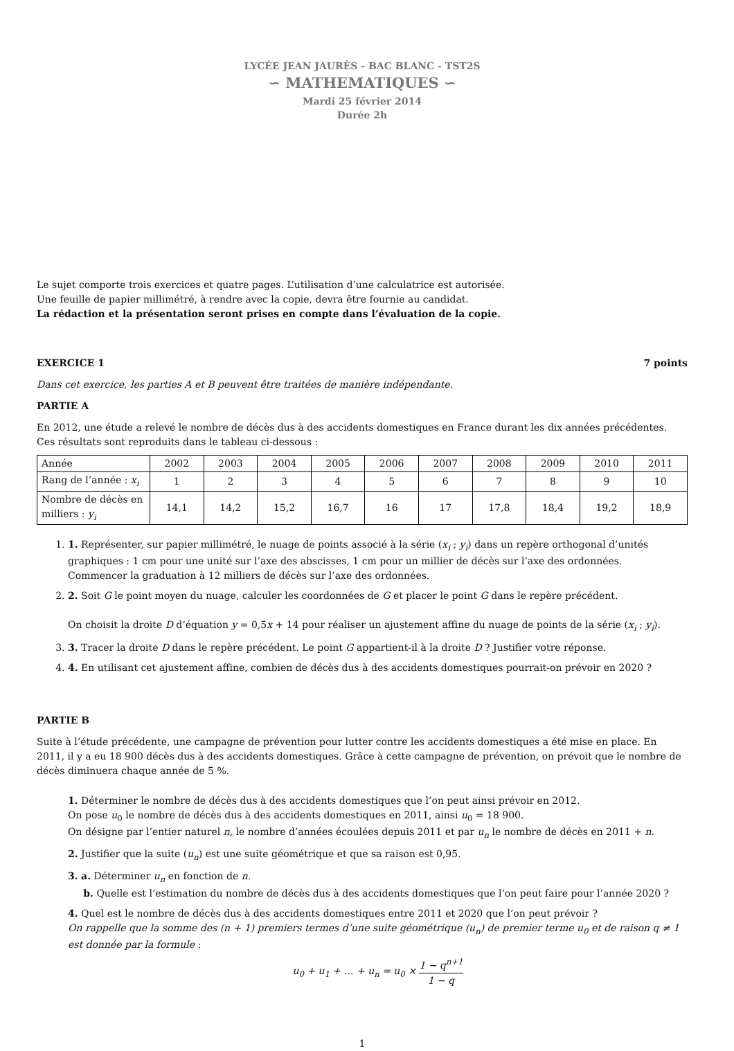LYCÉE JEAN JAURÈS - BAC BLANC - TST2S
∽ MATHEMATIQUES ∽
Mardi 25 février 2014
Durée 2h
Le sujet comporte trois exercices et quatre pages. L’utilisation d’une calculatrice est autorisée.
Une feuille de papier millimétré, à rendre avec la copie, devra être fournie au candidat.
La rédaction et la présentation seront prises en compte dans l’évaluation de la copie.
EXERCICE 1 7 points
Dans cet exercice, les parties A et B peuvent être traitées de manière indépendante.
PARTIE A
En 2012, une étude a relevé le nombre de décès dus à des accidents domestiques en France durant les dix années précédentes. Ces résultats sont reproduits dans le tableau ci-dessous :
| Année | 2002 | 2003 | 2004 | 2005 | 2006 | 2007 | 2008 | 2009 | 2010 | 2011 |
| Rang de l’année : x<sub>i</sub> | 1 | 2 | 3 | 4 | 5 | 6 | 7 | 8 | 9 | 10 |
| Nombre de décès en milliers : y<sub>i</sub> | 14,1 | 14,2 | 15,2 | 16,7 | 16 | 17 | 17,8 | 18,4 | 19,2 | 18,9 |
1. 1. Représenter, sur papier millimétré, le nuage de points associé à la série (x<sub>i</sub> ; y<sub>i</sub>) dans un repère orthogonal d’unités graphiques : 1 cm pour une unité sur l’axe des abscisses, 1 cm pour un millier de décès sur l’axe des ordonnées.
Commencer la graduation à 12 milliers de décès sur l’axe des ordonnées.
2. 2. Soit G le point moyen du nuage, calculer les coordonnées de G et placer le point G dans le repère précédent.
On choisit la droite D d’équation y = 0,5x + 14 pour réaliser un ajustement affine du nuage de points de la série (x<sub>i</sub> ; y<sub>i</sub>).
3. 3. Tracer la droite D dans le repère précédent. Le point G appartient-il à la droite D ? Justifier votre réponse.
4. 4. En utilisant cet ajustement affine, combien de décès dus à des accidents domestiques pourrait-on prévoir en 2020 ?
PARTIE B
Suite à l’étude précédente, une campagne de prévention pour lutter contre les accidents domestiques a été mise en place. En 2011, il y a eu 18 900 décès dus à des accidents domestiques. Grâce à cette campagne de prévention, on prévoit que le nombre de décès diminuera chaque année de 5 %.
1. Déterminer le nombre de décès dus à des accidents domestiques que l’on peut ainsi prévoir en 2012.
On pose u<sub>0</sub> le nombre de décès dus à des accidents domestiques en 2011, ainsi u<sub>0</sub> = 18 900.
On désigne par l’entier naturel n, le nombre d’années écoulées depuis 2011 et par u<sub>n</sub> le nombre de décès en 2011 + n.
2. Justifier que la suite (u<sub>n</sub>) est une suite géométrique et que sa raison est 0,95.
3. a. Déterminer u<sub>n</sub> en fonction de n.
b. Quelle est l’estimation du nombre de décès dus à des accidents domestiques que l’on peut faire pour l’année 2020 ?
4. Quel est le nombre de décès dus à des accidents domestiques entre 2011 et 2020 que l’on peut prévoir ?
On rappelle que la somme des (n + 1) premiers termes d’une suite géométrique (u<sub>n</sub>) de premier terme u<sub>0</sub> et de raison q ≠ 1 est donnée par la formule :
u<sub>0</sub> + u<sub>1</sub> + … + u<sub>n</sub> = u<sub>0</sub> × 1 − q<sup>n+1</sup> 1 − q
1